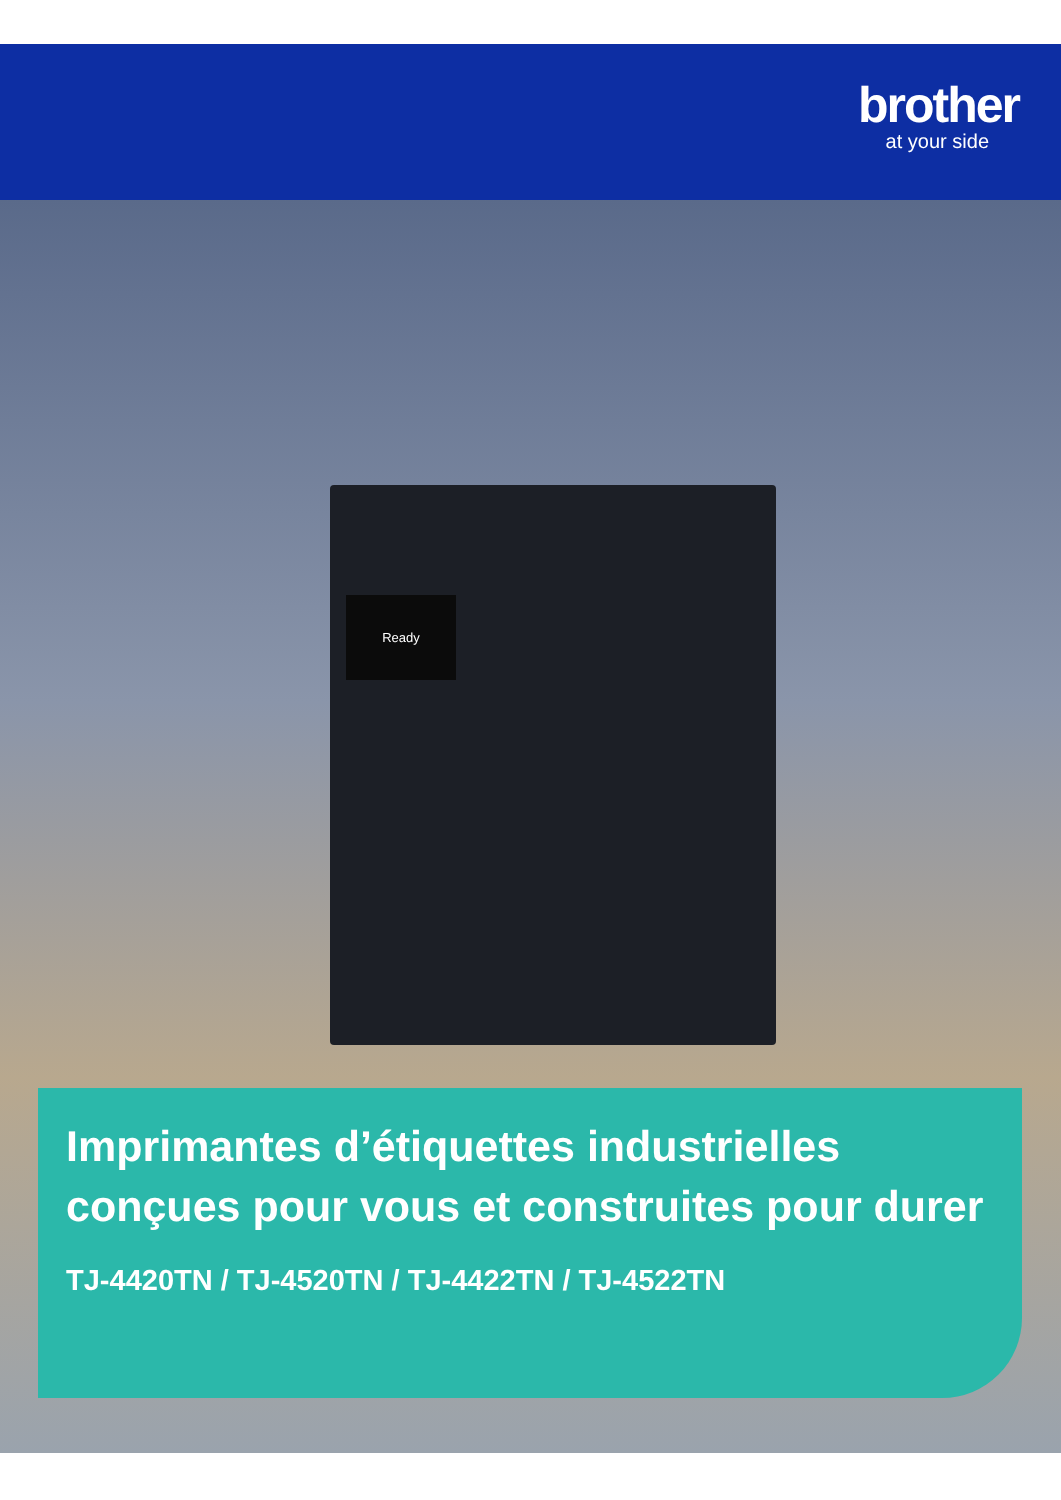brother
at your side
Ready
Imprimantes d’étiquettes industrielles conçues pour vous et construites pour durer
TJ-4420TN / TJ-4520TN / TJ-4422TN / TJ-4522TN